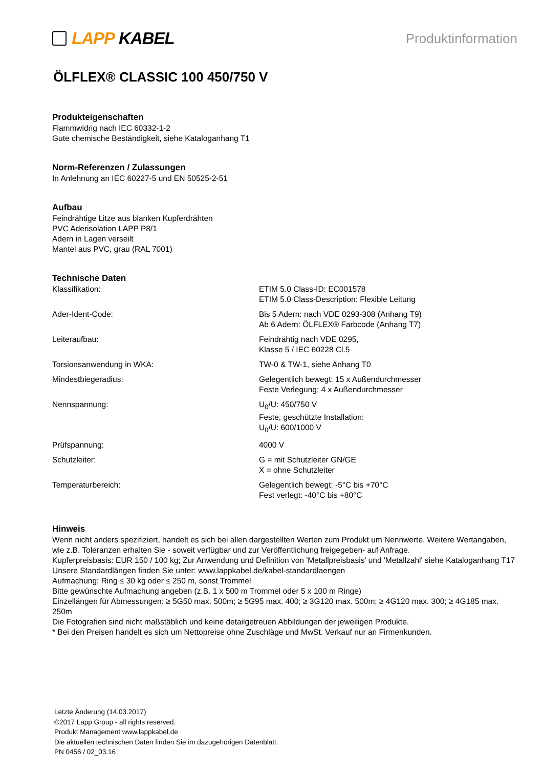LAPP KABEL
Produktinformation
ÖLFLEX® CLASSIC 100 450/750 V
Produkteigenschaften
Flammwidrig nach IEC 60332-1-2
Gute chemische Beständigkeit, siehe Kataloganhang T1
Norm-Referenzen / Zulassungen
In Anlehnung an IEC 60227-5 und EN 50525-2-51
Aufbau
Feindrähtige Litze aus blanken Kupferdrähten
PVC Aderisolation LAPP P8/1
Adern in Lagen verseilt
Mantel aus PVC, grau (RAL 7001)
Technische Daten
| Klassifikation: | ETIM 5.0 Class-ID: EC001578 ETIM 5.0 Class-Description: Flexible Leitung |
| Ader-Ident-Code: | Bis 5 Adern: nach VDE 0293-308 (Anhang T9) Ab 6 Adern: ÖLFLEX® Farbcode (Anhang T7) |
| Leiteraufbau: | Feindrähtig nach VDE 0295, Klasse 5 / IEC 60228 Cl.5 |
| Torsionsanwendung in WKA: | TW-0 & TW-1, siehe Anhang T0 |
| Mindestbiegeradius: | Gelegentlich bewegt: 15 x Außendurchmesser Feste Verlegung: 4 x Außendurchmesser |
| Nennspannung: | U<sub>0</sub>/U: 450/750 V Feste, geschützte Installation: U<sub>0</sub>/U: 600/1000 V |
| Prüfspannung: | 4000 V |
| Schutzleiter: | G = mit Schutzleiter GN/GE X = ohne Schutzleiter |
| Temperaturbereich: | Gelegentlich bewegt: -5°C bis +70°C Fest verlegt: -40°C bis +80°C |
Hinweis
Wenn nicht anders spezifiziert, handelt es sich bei allen dargestellten Werten zum Produkt um Nennwerte. Weitere Wertangaben, wie z.B. Toleranzen erhalten Sie - soweit verfügbar und zur Veröffentlichung freigegeben- auf Anfrage.
Kupferpreisbasis: EUR 150 / 100 kg; Zur Anwendung und Definition von 'Metallpreisbasis' und 'Metallzahl' siehe Kataloganhang T17
Unsere Standardlängen finden Sie unter: www.lappkabel.de/kabel-standardlaengen
Aufmachung: Ring ≤ 30 kg oder ≤ 250 m, sonst Trommel
Bitte gewünschte Aufmachung angeben (z.B. 1 x 500 m Trommel oder 5 x 100 m Ringe)
Einzellängen für Abmessungen: ≥ 5G50 max. 500m; ≥ 5G95 max. 400; ≥ 3G120 max. 500m; ≥ 4G120 max. 300; ≥ 4G185 max. 250m
Die Fotografien sind nicht maßstäblich und keine detailgetreuen Abbildungen der jeweiligen Produkte.
* Bei den Preisen handelt es sich um Nettopreise ohne Zuschläge und MwSt. Verkauf nur an Firmenkunden.
Letzte Änderung (14.03.2017)
©2017 Lapp Group - all rights reserved.
Produkt Management www.lappkabel.de
Die aktuellen technischen Daten finden Sie im dazugehörigen Datenblatt.
PN 0456 / 02_03.16